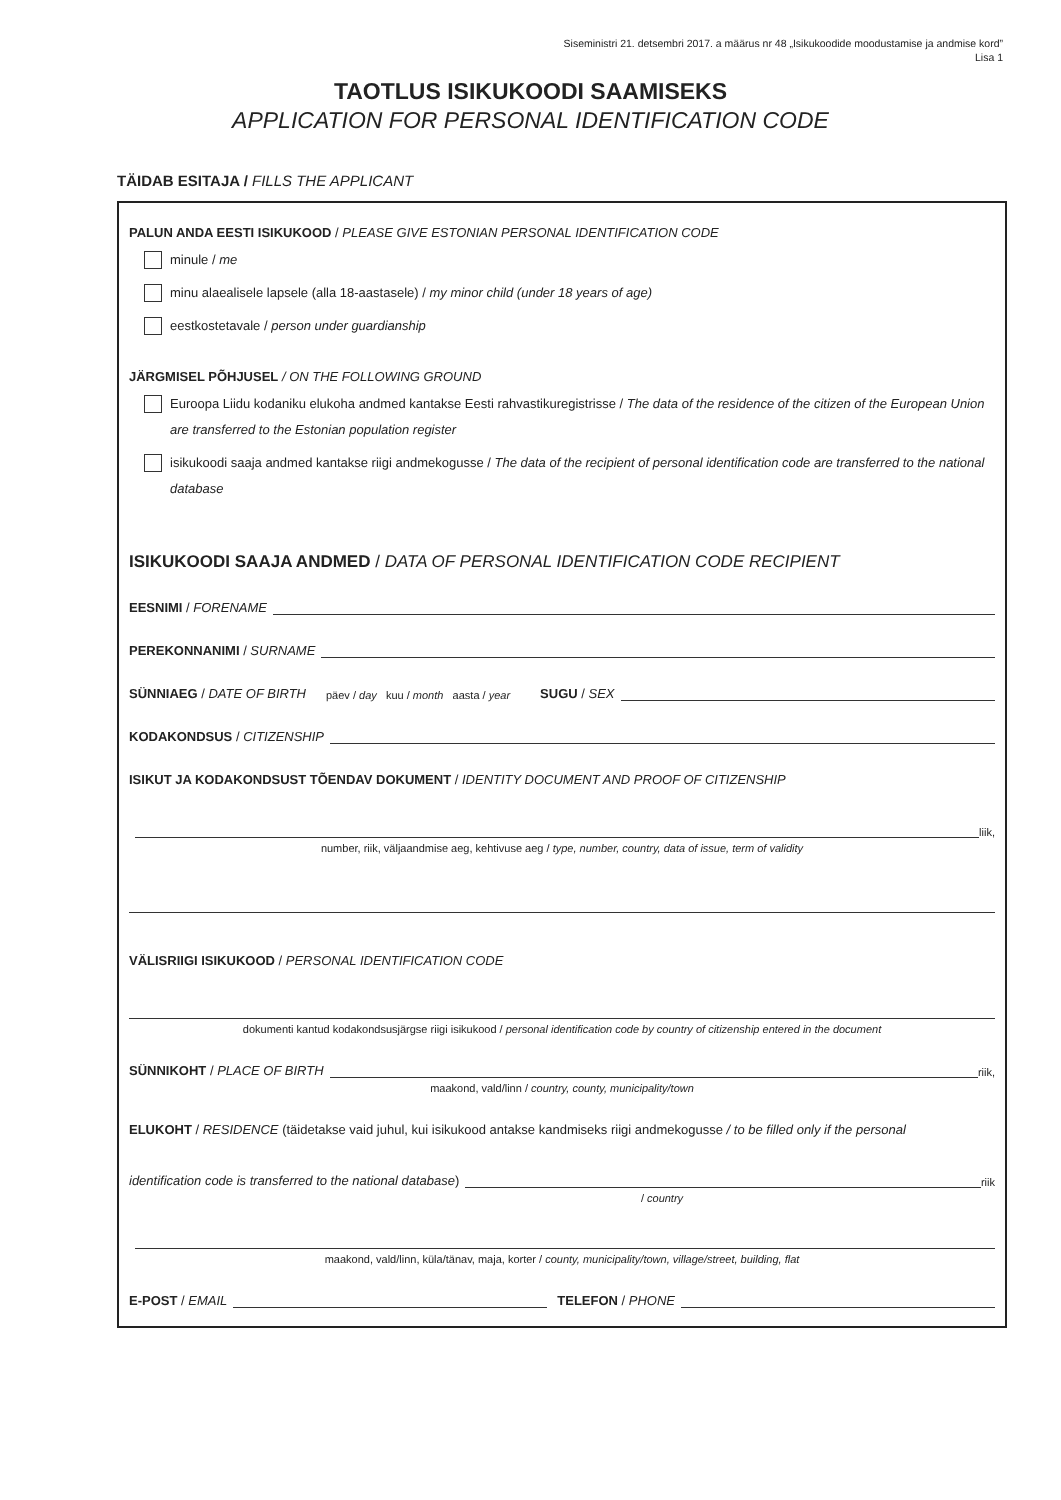Siseministri 21. detsembri 2017. a määrus nr 48 „Isikukoodide moodustamise ja andmise kord”
Lisa 1
TAOTLUS ISIKUKOODI SAAMISEKS
APPLICATION FOR PERSONAL IDENTIFICATION CODE
TÄIDAB ESITAJA / FILLS THE APPLICANT
PALUN ANDA EESTI ISIKUKOOD / PLEASE GIVE ESTONIAN PERSONAL IDENTIFICATION CODE
minule / me
minu alaealisele lapsele (alla 18-aastasele) / my minor child (under 18 years of age)
eestkostetavale / person under guardianship
JÄRGMISEL PÕHJUSEL / ON THE FOLLOWING GROUND
Euroopa Liidu kodaniku elukoha andmed kantakse Eesti rahvastikuregistrisse / The data of the residence of the citizen of the European Union are transferred to the Estonian population register
isikukoodi saaja andmed kantakse riigi andmekogusse / The data of the recipient of personal identification code are transferred to the national database
ISIKUKOODI SAAJA ANDMED / DATA OF PERSONAL IDENTIFICATION CODE RECIPIENT
EESNIMI / FORENAME
PEREKONNANIMI / SURNAME
SÜNNIAEG / DATE OF BIRTH päev / day kuu / month aasta / year SUGU / SEX
KODAKONDSUS / CITIZENSHIP
ISIKUT JA KODAKONDSUST TÕENDAV DOKUMENT / IDENTITY DOCUMENT AND PROOF OF CITIZENSHIP
liik,
number, riik, väljaandmise aeg, kehtivuse aeg / type, number, country, data of issue, term of validity
VÄLISRIIGI ISIKUKOOD / PERSONAL IDENTIFICATION CODE
dokumenti kantud kodakondsusjärgse riigi isikukood / personal identification code by country of citizenship entered in the document
SÜNNIKOHT / PLACE OF BIRTH riik,
maakond, vald/linn / country, county, municipality/town
ELUKOHT / RESIDENCE (täidetakse vaid juhul, kui isikukood antakse kandmiseks riigi andmekogusse / to be filled only if the personal
identification code is transferred to the national database) riik
/ country
maakond, vald/linn, küla/tänav, maja, korter / county, municipality/town, village/street, building, flat
E-POST / EMAIL TELEFON / PHONE